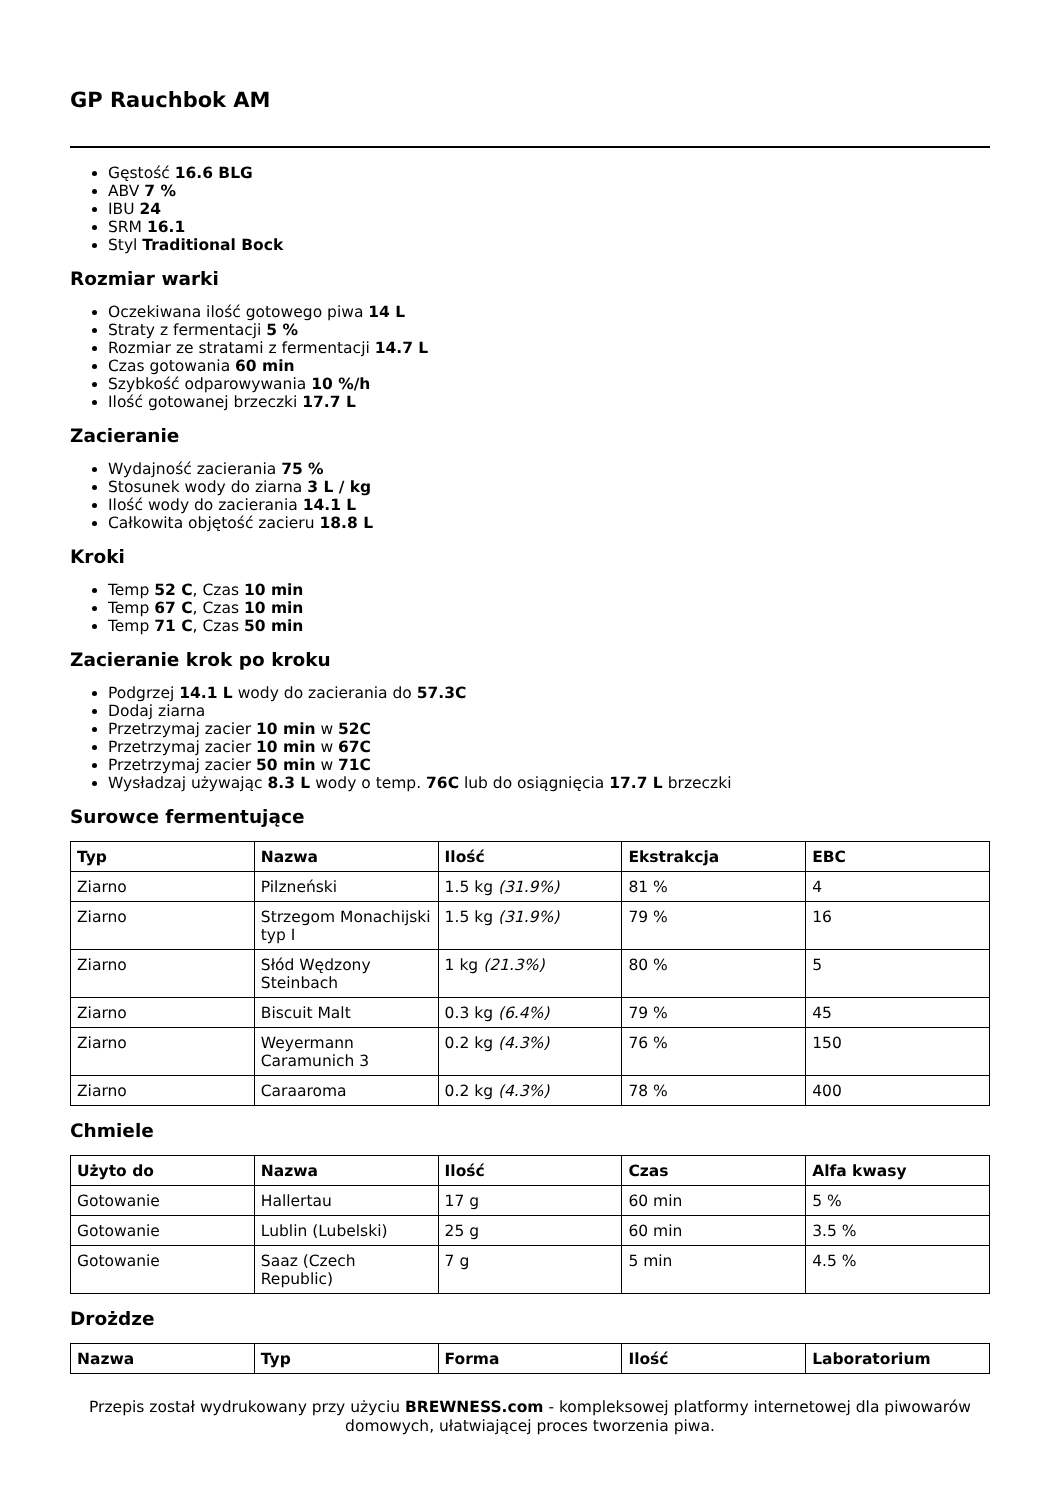GP Rauchbok AM
Gęstość 16.6 BLG
ABV 7 %
IBU 24
SRM 16.1
Styl Traditional Bock
Rozmiar warki
Oczekiwana ilość gotowego piwa 14 L
Straty z fermentacji 5 %
Rozmiar ze stratami z fermentacji 14.7 L
Czas gotowania 60 min
Szybkość odparowywania 10 %/h
Ilość gotowanej brzeczki 17.7 L
Zacieranie
Wydajność zacierania 75 %
Stosunek wody do ziarna 3 L / kg
Ilość wody do zacierania 14.1 L
Całkowita objętość zacieru 18.8 L
Kroki
Temp 52 C, Czas 10 min
Temp 67 C, Czas 10 min
Temp 71 C, Czas 50 min
Zacieranie krok po kroku
Podgrzej 14.1 L wody do zacierania do 57.3C
Dodaj ziarna
Przetrzymaj zacier 10 min w 52C
Przetrzymaj zacier 10 min w 67C
Przetrzymaj zacier 50 min w 71C
Wysładzaj używając 8.3 L wody o temp. 76C lub do osiągnięcia 17.7 L brzeczki
Surowce fermentujące
| Typ | Nazwa | Ilość | Ekstrakcja | EBC |
| --- | --- | --- | --- | --- |
| Ziarno | Pilzneński | 1.5 kg (31.9%) | 81 % | 4 |
| Ziarno | Strzegom Monachijski typ I | 1.5 kg (31.9%) | 79 % | 16 |
| Ziarno | Słód Wędzony Steinbach | 1 kg (21.3%) | 80 % | 5 |
| Ziarno | Biscuit Malt | 0.3 kg (6.4%) | 79 % | 45 |
| Ziarno | Weyermann Caramunich 3 | 0.2 kg (4.3%) | 76 % | 150 |
| Ziarno | Caraaroma | 0.2 kg (4.3%) | 78 % | 400 |
Chmiele
| Użyto do | Nazwa | Ilość | Czas | Alfa kwasy |
| --- | --- | --- | --- | --- |
| Gotowanie | Hallertau | 17 g | 60 min | 5 % |
| Gotowanie | Lublin (Lubelski) | 25 g | 60 min | 3.5 % |
| Gotowanie | Saaz (Czech Republic) | 7 g | 5 min | 4.5 % |
Drożdze
| Nazwa | Typ | Forma | Ilość | Laboratorium |
| --- | --- | --- | --- | --- |
Przepis został wydrukowany przy użyciu BREWNESS.com - kompleksowej platformy internetowej dla piwowarów domowych, ułatwiającej proces tworzenia piwa.